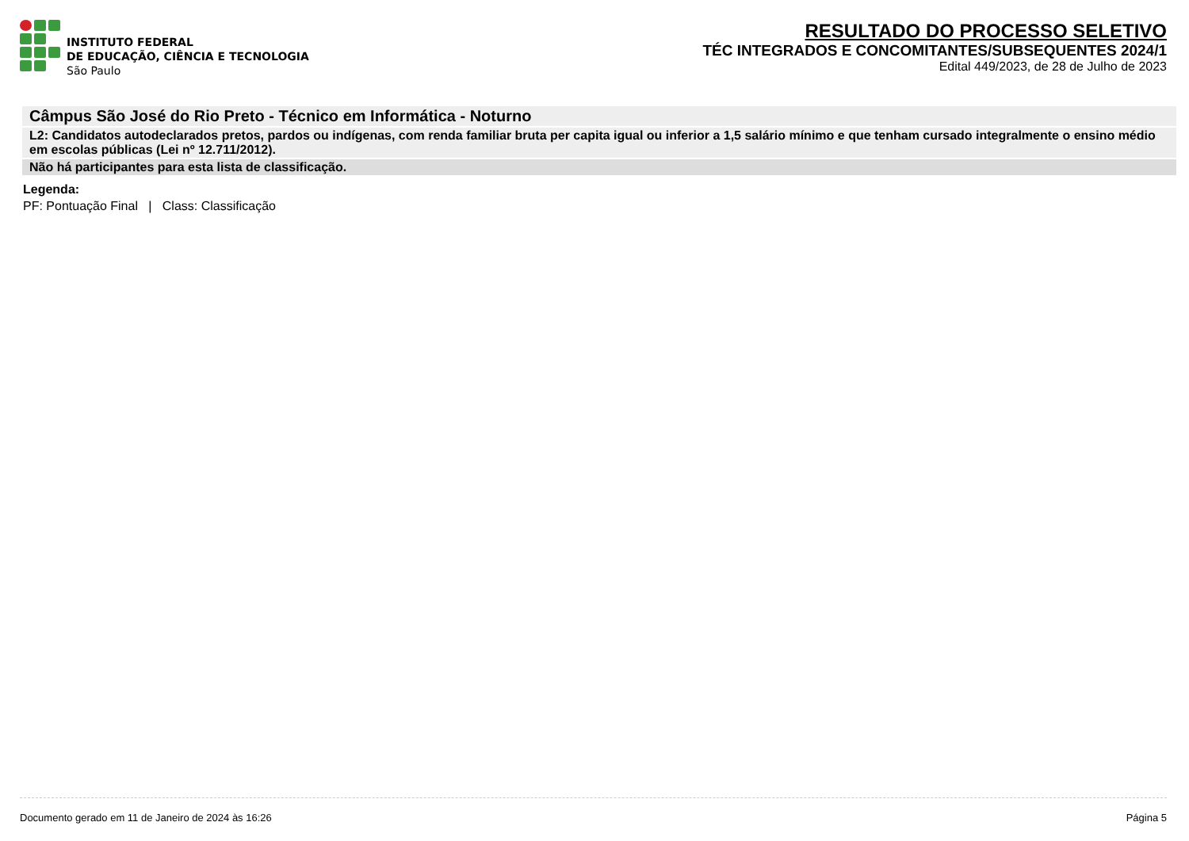INSTITUTO FEDERAL
DE EDUCAÇÃO, CIÊNCIA E TECNOLOGIA
São Paulo
RESULTADO DO PROCESSO SELETIVO
TÉC INTEGRADOS E CONCOMITANTES/SUBSEQUENTES 2024/1
Edital 449/2023, de 28 de Julho de 2023
Câmpus São José do Rio Preto - Técnico em Informática - Noturno
L2: Candidatos autodeclarados pretos, pardos ou indígenas, com renda familiar bruta per capita igual ou inferior a 1,5 salário mínimo e que tenham cursado integralmente o ensino médio em escolas públicas (Lei nº 12.711/2012).
Não há participantes para esta lista de classificação.
Legenda:
PF: Pontuação Final | Class: Classificação
Documento gerado em 11 de Janeiro de 2024 às 16:26 Página 5